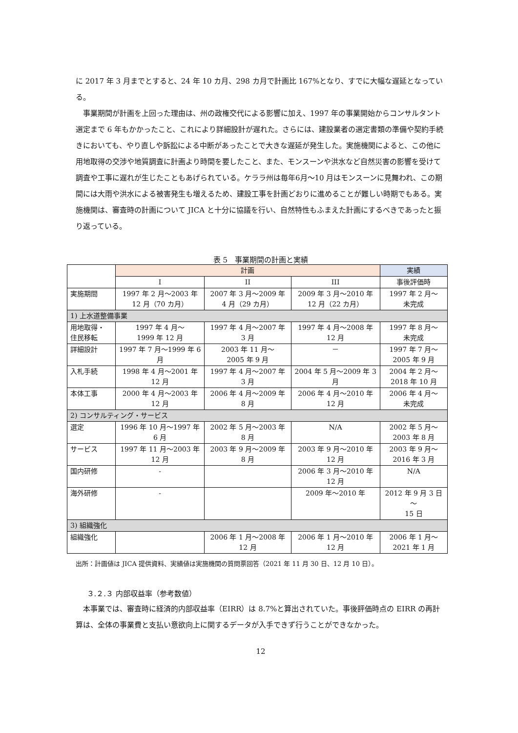に 2017 年 3 月までとすると、24 年 10 カ月、298 カ月で計画比 167%となり、すでに大幅な遅延となっている。
事業期間が計画を上回った理由は、州の政権交代による影響に加え、1997 年の事業開始からコンサルタント選定まで 6 年もかかったこと、これにより詳細設計が遅れた。さらには、建設業者の選定書類の準備や契約手続きにおいても、やり直しや訴訟による中断があったことで大きな遅延が発生した。実施機関によると、この他に用地取得の交渉や地質調査に計画より時間を要したこと、また、モンスーンや洪水など自然災害の影響を受けて調査や工事に遅れが生じたこともあげられている。ケララ州は毎年6月～10 月はモンスーンに見舞われ、この期間には大雨や洪水による被害発生も増えるため、建設工事を計画どおりに進めることが難しい時期でもある。実施機関は、審査時の計画について JICA と十分に協議を行い、自然特性もふまえた計画にするべきであったと振り返っている。
表 5　事業期間の計画と実績
| | 計画 | | | 実績 |
| --- | --- | --- | --- | --- |
| | I | II | III | 事後評価時 |
| 実施期間 | 1997 年 2 月～2003 年 12 月（70 カ月） | 2007 年 3 月～2009 年 4 月（29 カ月） | 2009 年 3 月～2010 年 12 月（22 カ月） | 1997 年 2 月～ 未完成 |
| 1) 上水道整備事業 | | | | |
| 用地取得・ 住民移転 | 1997 年 4 月～ 1999 年 12 月 | 1997 年 4 月～2007 年 3 月 | 1997 年 4 月～2008 年 12 月 | 1997 年 8 月～ 未完成 |
| 詳細設計 | 1997 年 7 月～1999 年 6 月 | 2003 年 11 月～ 2005 年 9 月 | － | 1997 年 7 月～2005 年 9 月 |
| 入札手続 | 1998 年 4 月～2001 年 12 月 | 1997 年 4 月～2007 年 3 月 | 2004 年 5 月～2009 年 3 月 | 2004 年 2 月～2018 年 10 月 |
| 本体工事 | 2000 年 4 月～2003 年 12 月 | 2006 年 4 月～2009 年 8 月 | 2006 年 4 月～2010 年 12 月 | 2006 年 4 月～ 未完成 |
| 2) コンサルティング・サービス | | | | |
| 選定 | 1996 年 10 月～1997 年 6 月 | 2002 年 5 月～2003 年 8 月 | N/A | 2002 年 5 月～2003 年 8 月 |
| サービス | 1997 年 11 月～2003 年 12 月 | 2003 年 9 月～2009 年 8 月 | 2003 年 9 月～2010 年 12 月 | 2003 年 9 月～2016 年 3 月 |
| 国内研修 | - | | 2006 年 3 月～2010 年 12 月 | N/A |
| 海外研修 | - | | 2009 年～2010 年 | 2012 年 9 月 3 日～ 15 日 |
| 3) 組織強化 | | | | |
| 組織強化 | | 2006 年 1 月～2008 年 12 月 | 2006 年 1 月～2010 年 12 月 | 2006 年 1 月～2021 年 1 月 |
出所：計画値は JICA 提供資料、実績値は実施機関の質問票回答（2021 年 11 月 30 日、12 月 10 日）。
３.２.３ 内部収益率（参考数値）
本事業では、審査時に経済的内部収益率（EIRR）は 8.7%と算出されていた。事後評価時点の EIRR の再計算は、全体の事業費と支払い意欲向上に関するデータが入手できず行うことができなかった。
12